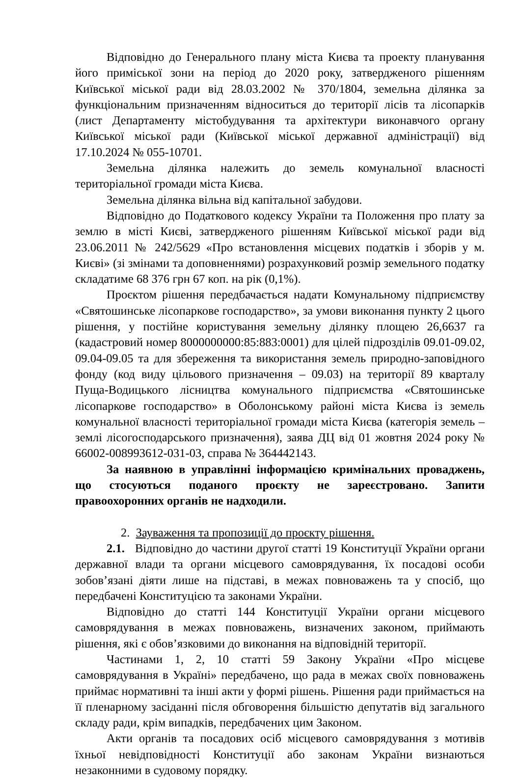Відповідно до Генерального плану міста Києва та проекту планування його приміської зони на період до 2020 року, затвердженого рішенням Київської міської ради від 28.03.2002 № 370/1804, земельна ділянка за функціональним призначенням відноситься до території лісів та лісопарків (лист Департаменту містобудування та архітектури виконавчого органу Київської міської ради (Київської міської державної адміністрації) від 17.10.2024 № 055-10701.
Земельна ділянка належить до земель комунальної власності територіальної громади міста Києва.
Земельна ділянка вільна від капітальної забудови.
Відповідно до Податкового кодексу України та Положення про плату за землю в місті Києві, затвердженого рішенням Київської міської ради від 23.06.2011 № 242/5629 «Про встановлення місцевих податків і зборів у м. Києві» (зі змінами та доповненнями) розрахунковий розмір земельного податку складатиме 68 376 грн 67 коп. на рік (0,1%).
Проєктом рішення передбачається надати Комунальному підприємству «Святошинське лісопаркове господарство», за умови виконання пункту 2 цього рішення, у постійне користування земельну ділянку площею 26,6637 га (кадастровий номер 8000000000:85:883:0001) для цілей підрозділів 09.01-09.02, 09.04-09.05 та для збереження та використання земель природно-заповідного фонду (код виду цільового призначення – 09.03) на території 89 кварталу Пуща-Водицького лісництва комунального підприємства «Святошинське лісопаркове господарство» в Оболонському районі міста Києва із земель комунальної власності територіальної громади міста Києва (категорія земель – землі лісогосподарського призначення), заява ДЦ від 01 жовтня 2024 року № 66002-008993612-031-03, справа № 364442143.
За наявною в управлінні інформацією кримінальних проваджень, що стосуються поданого проєкту не зареєстровано. Запити правоохоронних органів не надходили.
2. Зауваження та пропозиції до проєкту рішення.
2.1. Відповідно до частини другої статті 19 Конституції України органи державної влади та органи місцевого самоврядування, їх посадові особи зобов’язані діяти лише на підставі, в межах повноважень та у спосіб, що передбачені Конституцією та законами України.
Відповідно до статті 144 Конституції України органи місцевого самоврядування в межах повноважень, визначених законом, приймають рішення, які є обов’язковими до виконання на відповідній території.
Частинами 1, 2, 10 статті 59 Закону України «Про місцеве самоврядування в Україні» передбачено, що рада в межах своїх повноважень приймає нормативні та інші акти у формі рішень. Рішення ради приймається на її пленарному засіданні після обговорення більшістю депутатів від загального складу ради, крім випадків, передбачених цим Законом.
Акти органів та посадових осіб місцевого самоврядування з мотивів їхньої невідповідності Конституції або законам України визнаються незаконними в судовому порядку.